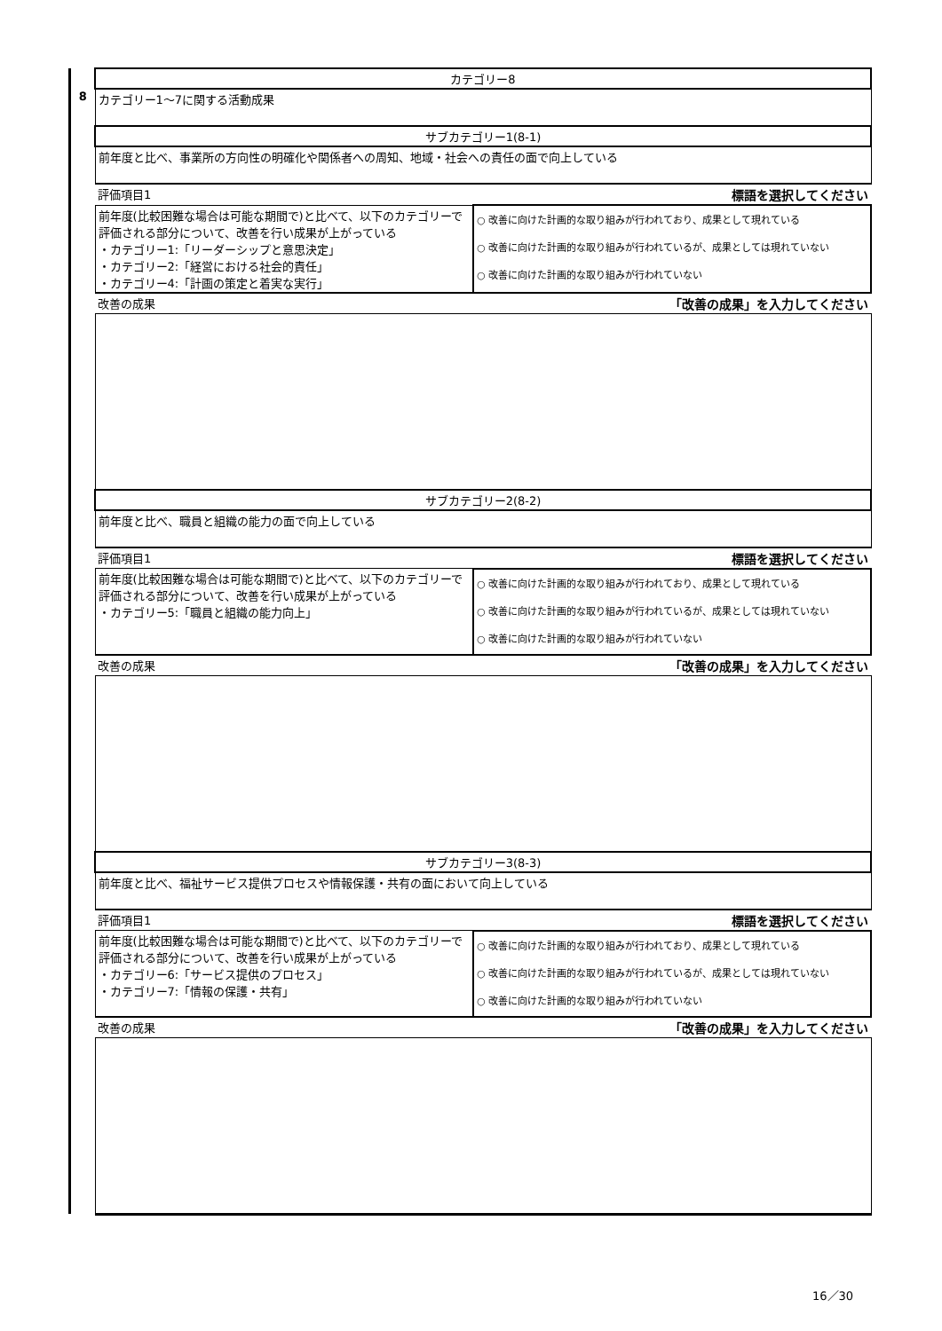| | カテゴリー8 | |
| 8 | カテゴリー1～7に関する活動成果 | |
| | サブカテゴリー1(8-1) | |
| | 前年度と比べ、事業所の方向性の明確化や関係者への周知、地域・社会への責任の面で向上している | |
| | 評価項目1 標語を選択してください | |
| | 前年度(比較困難な場合は可能な期間で)と比べて、以下のカテゴリーで評価される部分について、改善を行い成果が上がっている ・カテゴリー1:「リーダーシップと意思決定」 ・カテゴリー2:「経営における社会的責任」 ・カテゴリー4:「計画の策定と着実な実行」 | ○ 改善に向けた計画的な取り組みが行われており、成果として現れている ○ 改善に向けた計画的な取り組みが行われているが、成果としては現れていない ○ 改善に向けた計画的な取り組みが行われていない |
| | 改善の成果 「改善の成果」を入力してください | |
| | サブカテゴリー2(8-2) | |
| | 前年度と比べ、職員と組織の能力の面で向上している | |
| | 評価項目1 標語を選択してください | |
| | 前年度(比較困難な場合は可能な期間で)と比べて、以下のカテゴリーで評価される部分について、改善を行い成果が上がっている ・カテゴリー5:「職員と組織の能力向上」 | ○ 改善に向けた計画的な取り組みが行われており、成果として現れている ○ 改善に向けた計画的な取り組みが行われているが、成果としては現れていない ○ 改善に向けた計画的な取り組みが行われていない |
| | 改善の成果 「改善の成果」を入力してください | |
| | サブカテゴリー3(8-3) | |
| | 前年度と比べ、福祉サービス提供プロセスや情報保護・共有の面において向上している | |
| | 評価項目1 標語を選択してください | |
| | 前年度(比較困難な場合は可能な期間で)と比べて、以下のカテゴリーで評価される部分について、改善を行い成果が上がっている ・カテゴリー6:「サービス提供のプロセス」 ・カテゴリー7:「情報の保護・共有」 | ○ 改善に向けた計画的な取り組みが行われており、成果として現れている ○ 改善に向けた計画的な取り組みが行われているが、成果としては現れていない ○ 改善に向けた計画的な取り組みが行われていない |
| | 改善の成果 「改善の成果」を入力してください | |
16／30